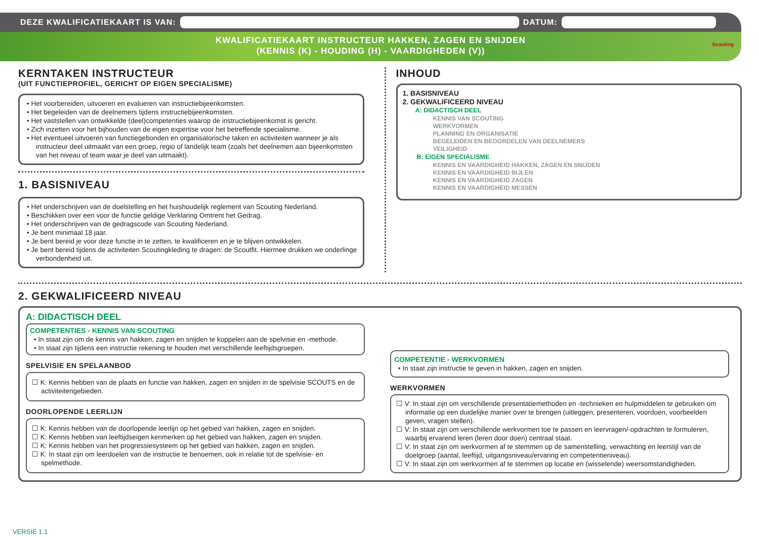DEZE KWALIFICATIEKAART IS VAN:
DATUM:
KWALIFICATIEKAART INSTRUCTEUR HAKKEN, ZAGEN EN SNIJDEN
(KENNIS (K) - HOUDING (H) - VAARDIGHEDEN (V))
Scouting
KERNTAKEN INSTRUCTEUR
(UIT FUNCTIEPROFIEL, GERICHT OP EIGEN SPECIALISME)
• Het voorbereiden, uitvoeren en evalueren van instructiebijeenkomsten.
• Het begeleiden van de deelnemers tijdens instructiebijeenkomsten.
• Het vaststellen van ontwikkelde (deel)competenties waarop de instructiebijeenkomst is gericht.
• Zich inzetten voor het bijhouden van de eigen expertise voor het betreffende specialisme.
• Het eventueel uitvoeren van functiegebonden en organisatorische taken en activiteiten wanneer je als instructeur deel uitmaakt van een groep, regio of landelijk team (zoals het deelnemen aan bijeenkomsten van het niveau of team waar je deel van uitmaakt).
1. BASISNIVEAU
• Het onderschrijven van de doelstelling en het huishoudelijk reglement van Scouting Nederland.
• Beschikken over een voor de functie geldige Verklaring Omtrent het Gedrag.
• Het onderschrijven van de gedragscode van Scouting Nederland.
• Je bent minimaal 18 jaar.
• Je bent bereid je voor deze functie in te zetten, te kwalificeren en je te blijven ontwikkelen.
• Je bent bereid tijdens de activiteiten Scoutingkleding te dragen: de Scoutfit. Hiermee drukken we onderlinge verbondenheid uit.
INHOUD
1. BASISNIVEAU
2. GEKWALIFICEERD NIVEAU
A: DIDACTISCH DEEL
KENNIS VAN SCOUTING
WERKVORMEN
PLANNING EN ORGANISATIE
BEGELEIDEN EN BEOORDELEN VAN DEELNEMERS
VEILIGHEID
B: EIGEN SPECIALISME
KENNIS EN VAARDIGHEID HAKKEN, ZAGEN EN SNIJDEN
KENNIS EN VAARDIGHEID BIJLEN
KENNIS EN VAARDIGHEID ZAGEN
KENNIS EN VAARDIGHEID MESSEN
2. GEKWALIFICEERD NIVEAU
A: DIDACTISCH DEEL
COMPETENTIES - KENNIS VAN SCOUTING
• In staat zijn om de kennis van hakken, zagen en snijden te koppelen aan de spelvisie en -methode.
• In staat zijn tijdens een instructie rekening te houden met verschillende leeftijdsgroepen.
SPELVISIE EN SPELAANBOD
☐ K: Kennis hebben van de plaats en functie van hakken, zagen en snijden in de spelvisie SCOUTS en de activiteitengebieden.
DOORLOPENDE LEERLIJN
☐ K: Kennis hebben van de doorlopende leerlijn op het gebied van hakken, zagen en snijden.
☐ K: Kennis hebben van leeftijdseigen kenmerken op het gebied van hakken, zagen en snijden.
☐ K: Kennis hebben van het progressiesysteem op het gebied van hakken, zagen en snijden.
☐ K: In staat zijn om leerdoelen van de instructie te benoemen, ook in relatie tot de spelvisie- en spelmethode.
COMPETENTIE - WERKVORMEN
• In staat zijn instructie te geven in hakken, zagen en snijden.
WERKVORMEN
☐ V: In staat zijn om verschillende presentatiemethoden en -technieken en hulpmiddelen te gebruiken om informatie op een duidelijke manier over te brengen (uitleggen, presenteren, voordoen, voorbeelden geven, vragen stellen).
☐ V: In staat zijn om verschillende werkvormen toe te passen en leervragen/-opdrachten te formuleren, waarbij ervarend leren (leren door doen) centraal staat.
☐ V: In staat zijn om werkvormen af te stemmen op de samenstelling, verwachting en leerstijl van de doelgroep (aantal, leeftijd, uitgangsniveau/ervaring en competentieniveau).
☐ V: In staat zijn om werkvormen af te stemmen op locatie en (wisselende) weersomstandigheden.
VERSIE 1.1